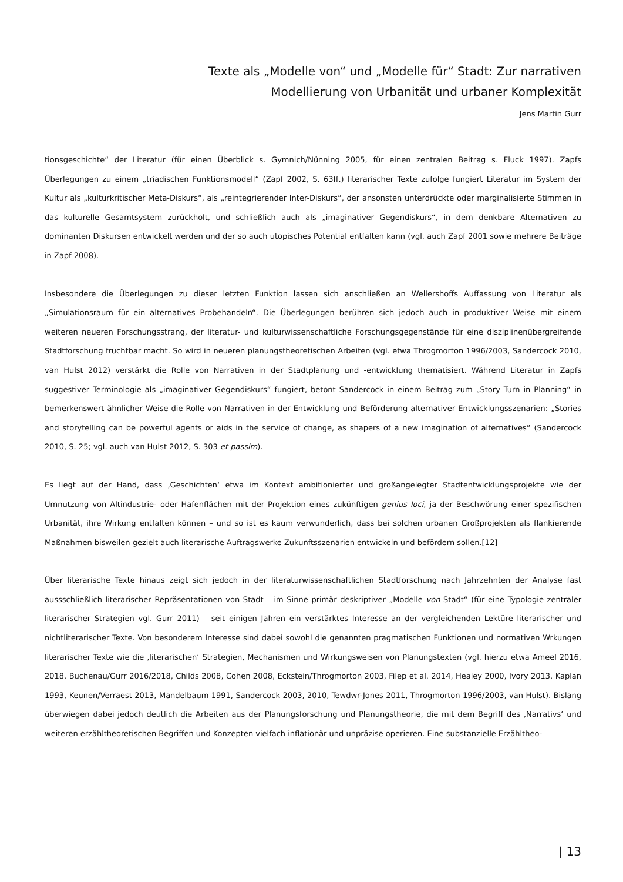Texte als „Modelle von“ und „Modelle für“ Stadt: Zur narrativen
Modellierung von Urbanität und urbaner Komplexität
Jens Martin Gurr
tionsgeschichte“ der Literatur (für einen Überblick s. Gymnich/Nünning 2005, für einen zentralen Beitrag s. Fluck 1997). Zapfs Überlegungen zu einem „triadischen Funktionsmodell“ (Zapf 2002, S. 63ff.) literarischer Texte zufolge fungiert Literatur im System der Kultur als „kulturkritischer Meta-Diskurs“, als „reintegrierender Inter-Diskurs“, der ansonsten unterdrückte oder marginalisierte Stimmen in das kulturelle Gesamtsystem zurückholt, und schließlich auch als „imaginativer Gegendiskurs“, in dem denkbare Alternativen zu dominanten Diskursen entwickelt werden und der so auch utopisches Potential entfalten kann (vgl. auch Zapf 2001 sowie mehrere Beiträge in Zapf 2008).
Insbesondere die Überlegungen zu dieser letzten Funktion lassen sich anschließen an Wellershoffs Auffassung von Literatur als „Simulationsraum für ein alternatives Probehandeln“. Die Überlegungen berühren sich jedoch auch in produktiver Weise mit einem weiteren neueren Forschungsstrang, der literatur- und kulturwissenschaftliche Forschungsgegenstände für eine disziplinenübergreifende Stadtforschung fruchtbar macht. So wird in neueren planungstheoretischen Arbeiten (vgl. etwa Throgmorton 1996/2003, Sandercock 2010, van Hulst 2012) verstärkt die Rolle von Narrativen in der Stadtplanung und -entwicklung thematisiert. Während Literatur in Zapfs suggestiver Terminologie als „imaginativer Gegendiskurs“ fungiert, betont Sandercock in einem Beitrag zum „Story Turn in Planning“ in bemerkenswert ähnlicher Weise die Rolle von Narrativen in der Entwicklung und Beförderung alternativer Entwicklungsszenarien: „Stories and storytelling can be powerful agents or aids in the service of change, as shapers of a new imagination of alternatives“ (Sandercock 2010, S. 25; vgl. auch van Hulst 2012, S. 303 et passim).
Es liegt auf der Hand, dass ‚Geschichten‘ etwa im Kontext ambitionierter und großangelegter Stadtentwicklungsprojekte wie der Umnutzung von Altindustrie- oder Hafenflächen mit der Projektion eines zukünftigen genius loci, ja der Beschwörung einer spezifischen Urbanität, ihre Wirkung entfalten können – und so ist es kaum verwunderlich, dass bei solchen urbanen Großprojekten als flankierende Maßnahmen bisweilen gezielt auch literarische Auftragswerke Zukunftsszenarien entwickeln und befördern sollen.[12]
Über literarische Texte hinaus zeigt sich jedoch in der literaturwissenschaftlichen Stadtforschung nach Jahrzehnten der Analyse fast aussschließlich literarischer Repräsentationen von Stadt – im Sinne primär deskriptiver „Modelle von Stadt“ (für eine Typologie zentraler literarischer Strategien vgl. Gurr 2011) – seit einigen Jahren ein verstärktes Interesse an der vergleichenden Lektüre literarischer und nichtliterarischer Texte. Von besonderem Interesse sind dabei sowohl die genannten pragmatischen Funktionen und normativen Wrkungen literarischer Texte wie die ‚literarischen‘ Strategien, Mechanismen und Wirkungsweisen von Planungstexten (vgl. hierzu etwa Ameel 2016, 2018, Buchenau/Gurr 2016/2018, Childs 2008, Cohen 2008, Eckstein/Throgmorton 2003, Filep et al. 2014, Healey 2000, Ivory 2013, Kaplan 1993, Keunen/Verraest 2013, Mandelbaum 1991, Sandercock 2003, 2010, Tewdwr-Jones 2011, Throgmorton 1996/2003, van Hulst). Bislang überwiegen dabei jedoch deutlich die Arbeiten aus der Planungsforschung und Planungstheorie, die mit dem Begriff des ‚Narrativs‘ und weiteren erzähltheoretischen Begriffen und Konzepten vielfach inflationär und unpräzise operieren. Eine substanzielle Erzähltheo-
| 13